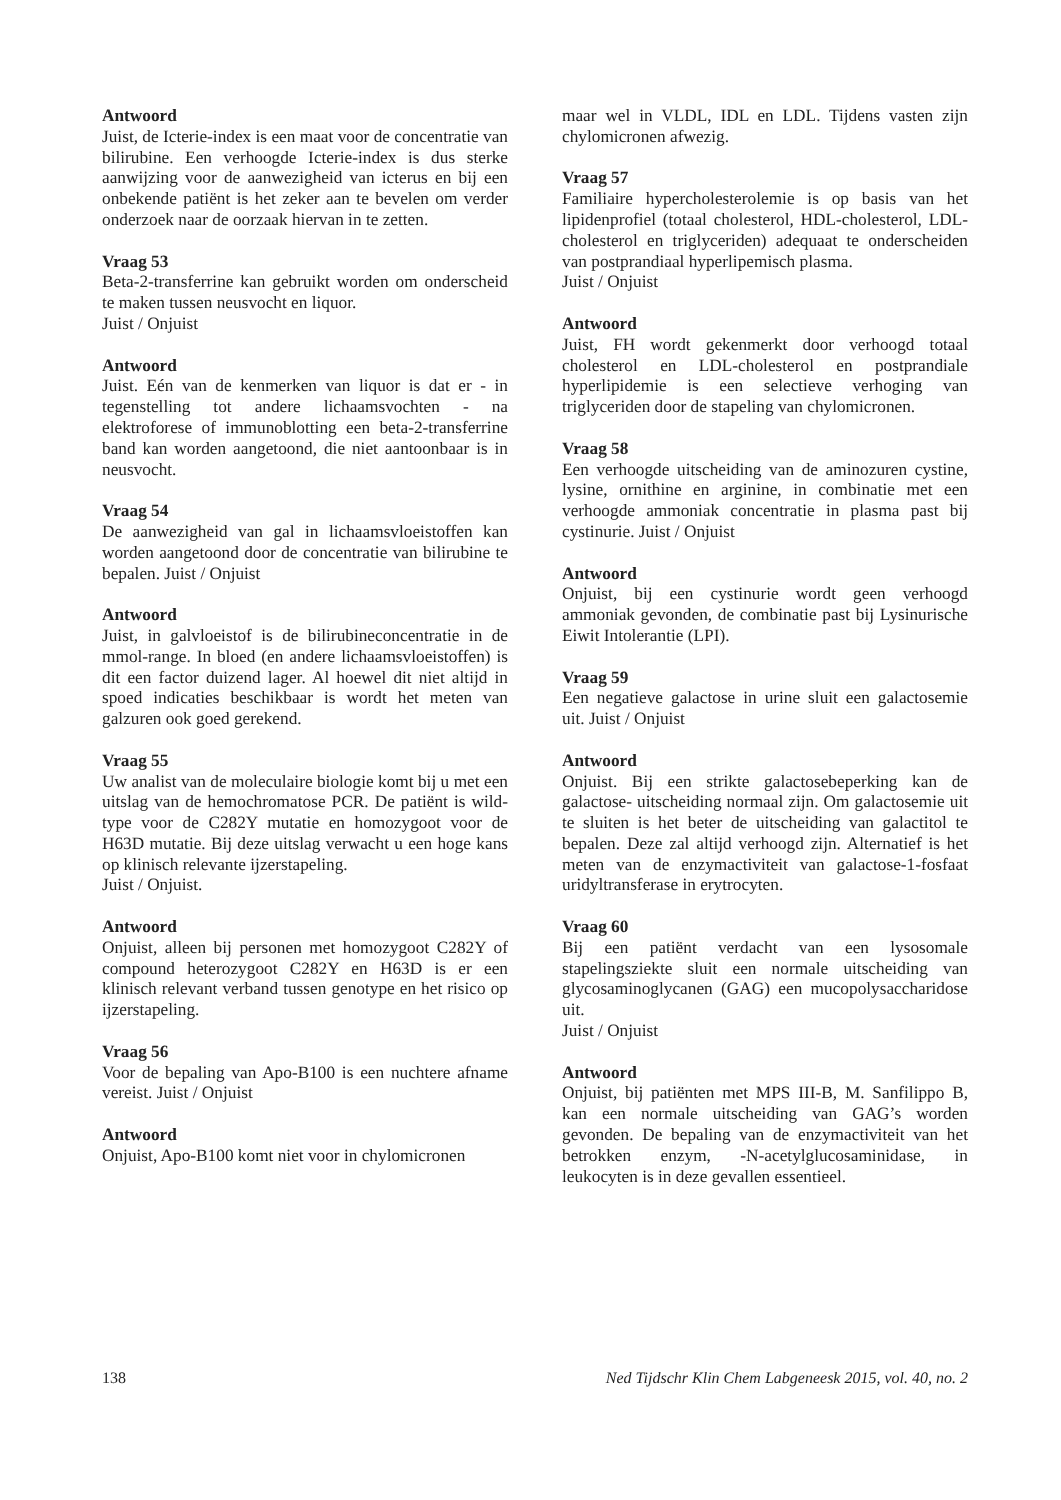Antwoord
Juist, de Icterie-index is een maat voor de concentratie van bilirubine. Een verhoogde Icterie-index is dus sterke aanwijzing voor de aanwezigheid van icterus en bij een onbekende patiënt is het zeker aan te bevelen om verder onderzoek naar de oorzaak hiervan in te zetten.
Vraag 53
Beta-2-transferrine kan gebruikt worden om onderscheid te maken tussen neusvocht en liquor.
Juist / Onjuist
Antwoord
Juist. Eén van de kenmerken van liquor is dat er - in tegenstelling tot andere lichaamsvochten - na elektroforese of immunoblotting een beta-2-transferrine band kan worden aangetoond, die niet aantoonbaar is in neusvocht.
Vraag 54
De aanwezigheid van gal in lichaamsvloeistoffen kan worden aangetoond door de concentratie van bilirubine te bepalen. Juist / Onjuist
Antwoord
Juist, in galvloeistof is de bilirubineconcentratie in de mmol-range. In bloed (en andere lichaamsvloeistoffen) is dit een factor duizend lager. Al hoewel dit niet altijd in spoed indicaties beschikbaar is wordt het meten van galzuren ook goed gerekend.
Vraag 55
Uw analist van de moleculaire biologie komt bij u met een uitslag van de hemochromatose PCR. De patiënt is wild-type voor de C282Y mutatie en homozygoot voor de H63D mutatie. Bij deze uitslag verwacht u een hoge kans op klinisch relevante ijzerstapeling.
Juist / Onjuist.
Antwoord
Onjuist, alleen bij personen met homozygoot C282Y of compound heterozygoot C282Y en H63D is er een klinisch relevant verband tussen genotype en het risico op ijzerstapeling.
Vraag 56
Voor de bepaling van Apo-B100 is een nuchtere afname vereist. Juist / Onjuist
Antwoord
Onjuist, Apo-B100 komt niet voor in chylomicronen
maar wel in VLDL, IDL en LDL. Tijdens vasten zijn chylomicronen afwezig.
Vraag 57
Familiaire hypercholesterolemie is op basis van het lipidenprofiel (totaal cholesterol, HDL-cholesterol, LDL-cholesterol en triglyceriden) adequaat te onderscheiden van postprandiaal hyperlipemisch plasma.
Juist / Onjuist
Antwoord
Juist, FH wordt gekenmerkt door verhoogd totaal cholesterol en LDL-cholesterol en postprandiale hyperlipidemie is een selectieve verhoging van triglyceriden door de stapeling van chylomicronen.
Vraag 58
Een verhoogde uitscheiding van de aminozuren cystine, lysine, ornithine en arginine, in combinatie met een verhoogde ammoniak concentratie in plasma past bij cystinurie. Juist / Onjuist
Antwoord
Onjuist, bij een cystinurie wordt geen verhoogd ammoniak gevonden, de combinatie past bij Lysinurische Eiwit Intolerantie (LPI).
Vraag 59
Een negatieve galactose in urine sluit een galactosemie uit. Juist / Onjuist
Antwoord
Onjuist. Bij een strikte galactosebeperking kan de galactose- uitscheiding normaal zijn. Om galactosemie uit te sluiten is het beter de uitscheiding van galactitol te bepalen. Deze zal altijd verhoogd zijn. Alternatief is het meten van de enzymactiviteit van galactose-1-fosfaat uridyltransferase in erytrocyten.
Vraag 60
Bij een patiënt verdacht van een lysosomale stapelingsziekte sluit een normale uitscheiding van glycosaminoglycanen (GAG) een mucopolysaccharidose uit.
Juist / Onjuist
Antwoord
Onjuist, bij patiënten met MPS III-B, M. Sanfilippo B, kan een normale uitscheiding van GAG’s worden gevonden. De bepaling van de enzymactiviteit van het betrokken enzym, -N-acetylglucosaminidase, in leukocyten is in deze gevallen essentieel.
138 Ned Tijdschr Klin Chem Labgeneesk 2015, vol. 40, no. 2